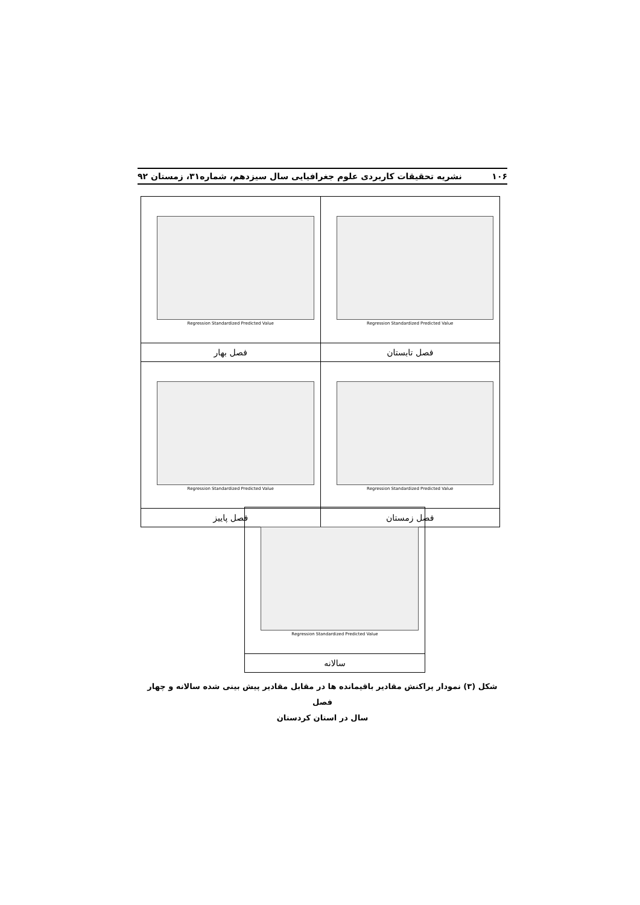۱۰۶ نشریه تحقیقات کاربردی علوم جغرافیایی سال سیزدهم، شماره۳۱، زمستان ۹۲
| Regression Standardized Predicted Value | Regression Standardized Predicted Value |
| فصل تابستان | فصل بهار |
| Regression Standardized Predicted Value | Regression Standardized Predicted Value |
| فصل زمستان | فصل پاییز |
| Regression Standardized Predicted Value |
| سالانه |
شکل (۳) نمودار پراکنش مقادیر باقیمانده ها در مقابل مقادیر پیش بینی شده سالانه و چهار فصل
سال در استان کردستان